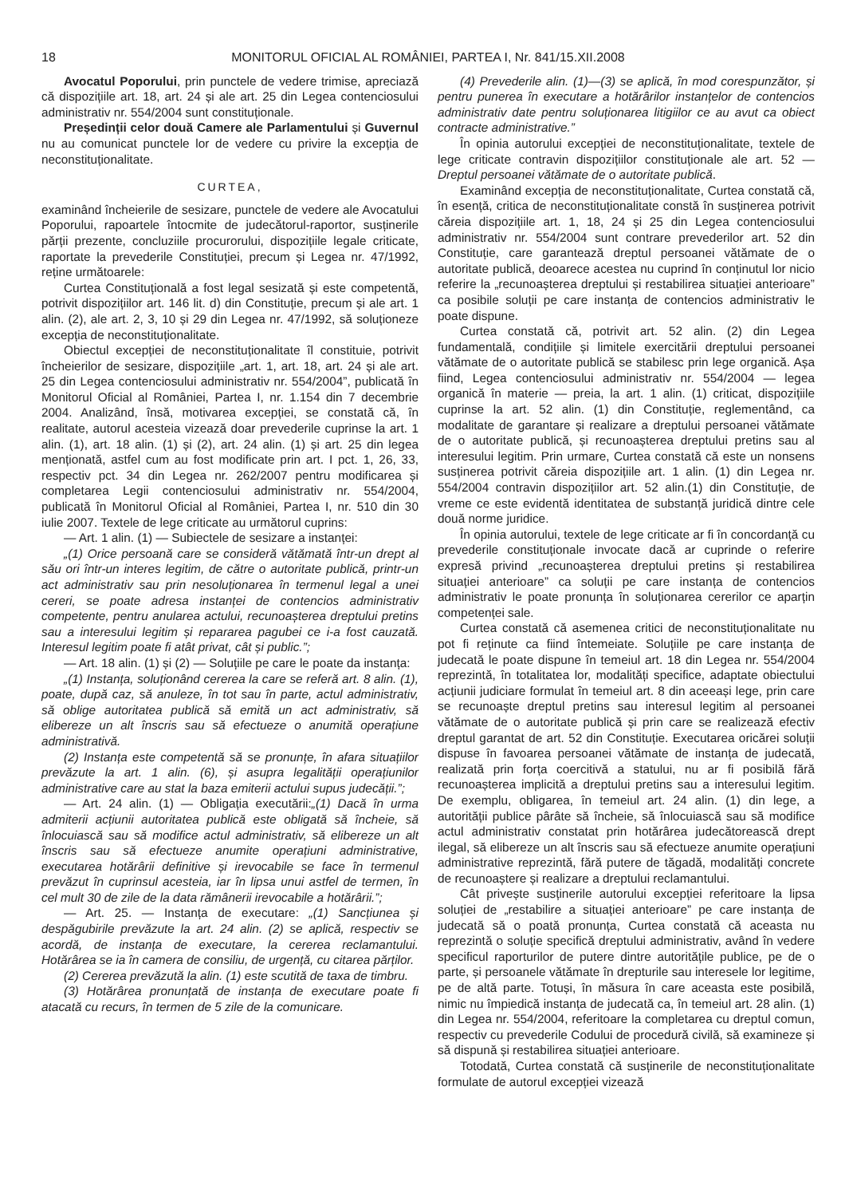18 MONITORUL OFICIAL AL ROMÂNIEI, PARTEA I, Nr. 841/15.XII.2008
Avocatul Poporului, prin punctele de vedere trimise, apreciază că dispozițiile art. 18, art. 24 și ale art. 25 din Legea contenciosului administrativ nr. 554/2004 sunt constituționale.
Președinții celor două Camere ale Parlamentului și Guvernul nu au comunicat punctele lor de vedere cu privire la excepția de neconstituționalitate.
CURTEA,
examinând încheierile de sesizare, punctele de vedere ale Avocatului Poporului, rapoartele întocmite de judecătorul-raportor, susținerile părții prezente, concluziile procurorului, dispozițiile legale criticate, raportate la prevederile Constituției, precum și Legea nr. 47/1992, reține următoarele:
Curtea Constituțională a fost legal sesizată și este competentă, potrivit dispozițiilor art. 146 lit. d) din Constituție, precum și ale art. 1 alin. (2), ale art. 2, 3, 10 și 29 din Legea nr. 47/1992, să soluționeze excepția de neconstituționalitate.
Obiectul excepției de neconstituționalitate îl constituie, potrivit încheierilor de sesizare, dispozițiile „art. 1, art. 18, art. 24 și ale art. 25 din Legea contenciosului administrativ nr. 554/2004”, publicată în Monitorul Oficial al României, Partea I, nr. 1.154 din 7 decembrie 2004. Analizând, însă, motivarea excepției, se constată că, în realitate, autorul acesteia vizează doar prevederile cuprinse la art. 1 alin. (1), art. 18 alin. (1) și (2), art. 24 alin. (1) și art. 25 din legea menționată, astfel cum au fost modificate prin art. I pct. 1, 26, 33, respectiv pct. 34 din Legea nr. 262/2007 pentru modificarea și completarea Legii contenciosului administrativ nr. 554/2004, publicată în Monitorul Oficial al României, Partea I, nr. 510 din 30 iulie 2007. Textele de lege criticate au următorul cuprins:
— Art. 1 alin. (1) — Subiectele de sesizare a instanței:
„(1) Orice persoană care se consideră vătămată într-un drept al său ori într-un interes legitim, de către o autoritate publică, printr-un act administrativ sau prin nesoluționarea în termenul legal a unei cereri, se poate adresa instanței de contencios administrativ competente, pentru anularea actului, recunoașterea dreptului pretins sau a interesului legitim și repararea pagubei ce i-a fost cauzată. Interesul legitim poate fi atât privat, cât și public.”;
— Art. 18 alin. (1) și (2) — Soluțiile pe care le poate da instanța:
„(1) Instanța, soluționând cererea la care se referă art. 8 alin. (1), poate, după caz, să anuleze, în tot sau în parte, actul administrativ, să oblige autoritatea publică să emită un act administrativ, să elibereze un alt înscris sau să efectueze o anumită operațiune administrativă.
(2) Instanța este competentă să se pronunțe, în afara situațiilor prevăzute la art. 1 alin. (6), și asupra legalității operațiunilor administrative care au stat la baza emiterii actului supus judecății.”;
— Art. 24 alin. (1) — Obligația executării:„(1) Dacă în urma admiterii acțiunii autoritatea publică este obligată să încheie, să înlocuiască sau să modifice actul administrativ, să elibereze un alt înscris sau să efectueze anumite operațiuni administrative, executarea hotărârii definitive și irevocabile se face în termenul prevăzut în cuprinsul acesteia, iar în lipsa unui astfel de termen, în cel mult 30 de zile de la data rămânerii irevocabile a hotărârii.”;
— Art. 25. — Instanța de executare: „(1) Sancțiunea și despăgubirile prevăzute la art. 24 alin. (2) se aplică, respectiv se acordă, de instanța de executare, la cererea reclamantului. Hotărârea se ia în camera de consiliu, de urgență, cu citarea părților.
(2) Cererea prevăzută la alin. (1) este scutită de taxa de timbru.
(3) Hotărârea pronunțată de instanța de executare poate fi atacată cu recurs, în termen de 5 zile de la comunicare.
(4) Prevederile alin. (1)—(3) se aplică, în mod corespunzător, și pentru punerea în executare a hotărârilor instanțelor de contencios administrativ date pentru soluționarea litigiilor ce au avut ca obiect contracte administrative.”
În opinia autorului excepției de neconstituționalitate, textele de lege criticate contravin dispozițiilor constituționale ale art. 52 — Dreptul persoanei vătămate de o autoritate publică.
Examinând excepția de neconstituționalitate, Curtea constată că, în esență, critica de neconstituționalitate constă în susținerea potrivit căreia dispozițiile art. 1, 18, 24 și 25 din Legea contenciosului administrativ nr. 554/2004 sunt contrare prevederilor art. 52 din Constituție, care garantează dreptul persoanei vătămate de o autoritate publică, deoarece acestea nu cuprind în conținutul lor nicio referire la „recunoașterea dreptului și restabilirea situației anterioare” ca posibile soluții pe care instanța de contencios administrativ le poate dispune.
Curtea constată că, potrivit art. 52 alin. (2) din Legea fundamentală, condițiile și limitele exercitării dreptului persoanei vătămate de o autoritate publică se stabilesc prin lege organică. Așa fiind, Legea contenciosului administrativ nr. 554/2004 — legea organică în materie — preia, la art. 1 alin. (1) criticat, dispozițiile cuprinse la art. 52 alin. (1) din Constituție, reglementând, ca modalitate de garantare și realizare a dreptului persoanei vătămate de o autoritate publică, și recunoașterea dreptului pretins sau al interesului legitim. Prin urmare, Curtea constată că este un nonsens susținerea potrivit căreia dispozițiile art. 1 alin. (1) din Legea nr. 554/2004 contravin dispozițiilor art. 52 alin.(1) din Constituție, de vreme ce este evidentă identitatea de substanță juridică dintre cele două norme juridice.
În opinia autorului, textele de lege criticate ar fi în concordanță cu prevederile constituționale invocate dacă ar cuprinde o referire expresă privind „recunoașterea dreptului pretins și restabilirea situației anterioare” ca soluții pe care instanța de contencios administrativ le poate pronunța în soluționarea cererilor ce aparțin competenței sale.
Curtea constată că asemenea critici de neconstituționalitate nu pot fi reținute ca fiind întemeiate. Soluțiile pe care instanța de judecată le poate dispune în temeiul art. 18 din Legea nr. 554/2004 reprezintă, în totalitatea lor, modalități specifice, adaptate obiectului acțiunii judiciare formulat în temeiul art. 8 din aceeași lege, prin care se recunoaște dreptul pretins sau interesul legitim al persoanei vătămate de o autoritate publică și prin care se realizează efectiv dreptul garantat de art. 52 din Constituție. Executarea oricărei soluții dispuse în favoarea persoanei vătămate de instanța de judecată, realizată prin forța coercitivă a statului, nu ar fi posibilă fără recunoașterea implicită a dreptului pretins sau a interesului legitim. De exemplu, obligarea, în temeiul art. 24 alin. (1) din lege, a autorității publice pârâte să încheie, să înlocuiască sau să modifice actul administrativ constatat prin hotărârea judecătorească drept ilegal, să elibereze un alt înscris sau să efectueze anumite operațiuni administrative reprezintă, fără putere de tăgadă, modalități concrete de recunoaștere și realizare a dreptului reclamantului.
Cât privește susținerile autorului excepției referitoare la lipsa soluției de „restabilire a situației anterioare” pe care instanța de judecată să o poată pronunța, Curtea constată că aceasta nu reprezintă o soluție specifică dreptului administrativ, având în vedere specificul raporturilor de putere dintre autoritățile publice, pe de o parte, și persoanele vătămate în drepturile sau interesele lor legitime, pe de altă parte. Totuși, în măsura în care aceasta este posibilă, nimic nu împiedică instanța de judecată ca, în temeiul art. 28 alin. (1) din Legea nr. 554/2004, referitoare la completarea cu dreptul comun, respectiv cu prevederile Codului de procedură civilă, să examineze și să dispună și restabilirea situației anterioare.
Totodată, Curtea constată că susținerile de neconstituționalitate formulate de autorul excepției vizează